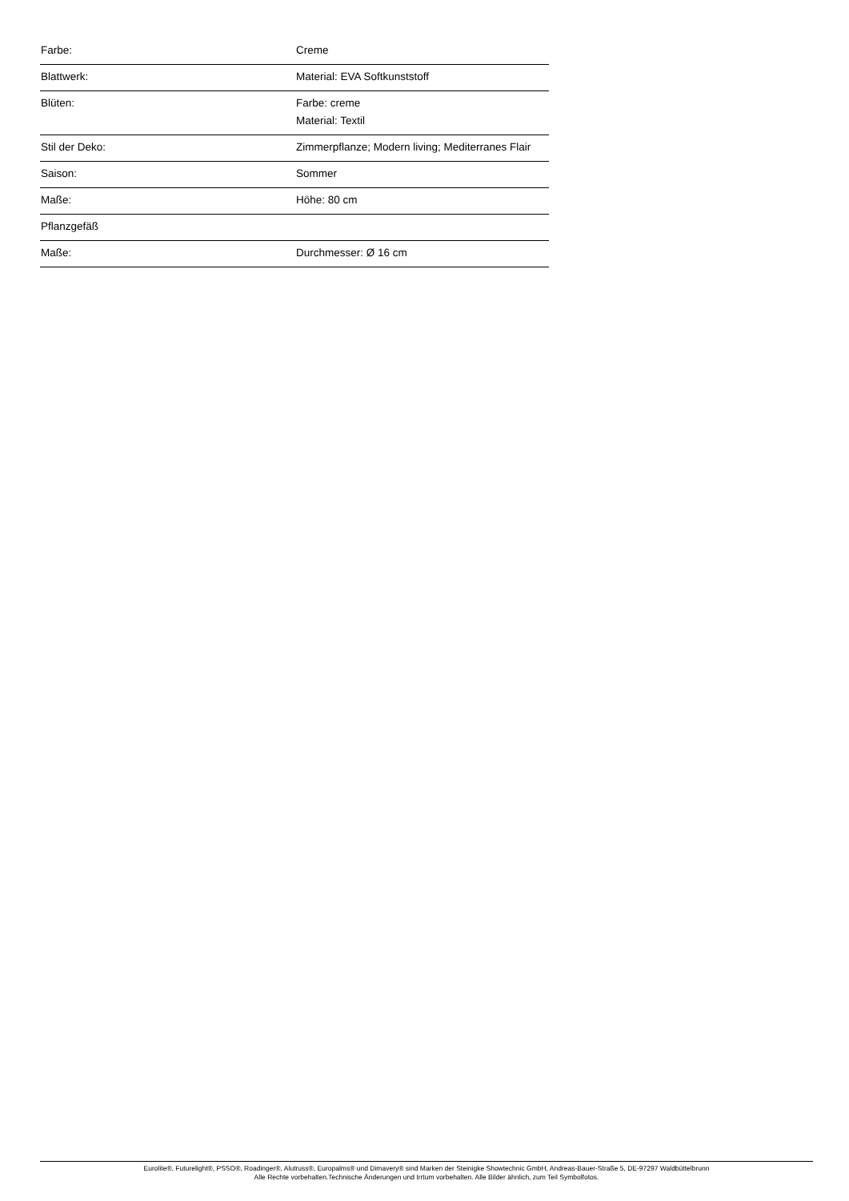| Farbe: | Creme |
| Blattwerk: | Material: EVA Softkunststoff |
| Blüten: | Farbe: creme Material: Textil |
| Stil der Deko: | Zimmerpflanze; Modern living; Mediterranes Flair |
| Saison: | Sommer |
| Maße: | Höhe: 80 cm |
| Pflanzgefäß | |
| Maße: | Durchmesser: Ø 16 cm |
Eurolite®, Futurelight®, PSSO®, Roadinger®, Alutruss®, Europalms® und Dimavery® sind Marken der Steinigke Showtechnic GmbH, Andreas-Bauer-Straße 5, DE-97297 Waldbüttelbrunn
Alle Rechte vorbehalten.Technische Änderungen und Irrtum vorbehalten. Alle Bilder ähnlich, zum Teil Symbolfotos.